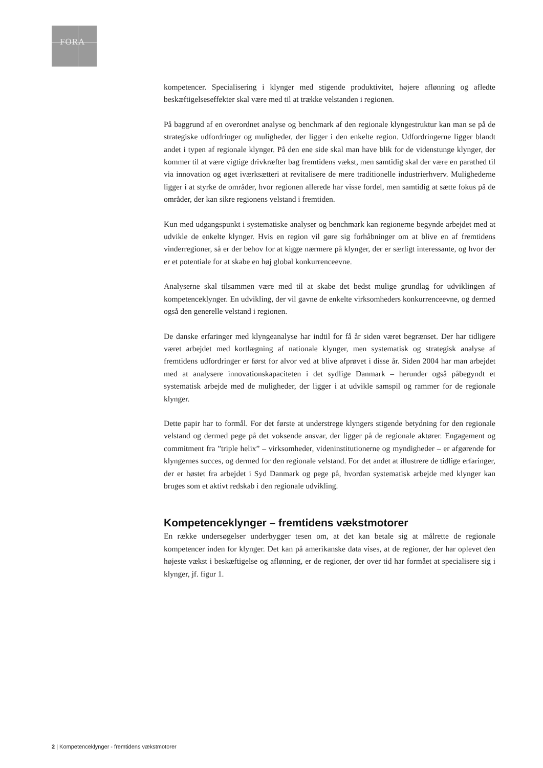FORA
kompetencer. Specialisering i klynger med stigende produktivitet, højere aflønning og afledte beskæftigelseseffekter skal være med til at trække velstanden i regionen.
På baggrund af en overordnet analyse og benchmark af den regionale klyngestruktur kan man se på de strategiske udfordringer og muligheder, der ligger i den enkelte region. Udfordringerne ligger blandt andet i typen af regionale klynger. På den ene side skal man have blik for de videnstunge klynger, der kommer til at være vigtige drivkræfter bag fremtidens vækst, men samtidig skal der være en parathed til via innovation og øget iværksætteri at revitalisere de mere traditionelle industrierhverv. Mulighederne ligger i at styrke de områder, hvor regionen allerede har visse fordel, men samtidig at sætte fokus på de områder, der kan sikre regionens velstand i fremtiden.
Kun med udgangspunkt i systematiske analyser og benchmark kan regionerne begynde arbejdet med at udvikle de enkelte klynger. Hvis en region vil gøre sig forhåbninger om at blive en af fremtidens vinderregioner, så er der behov for at kigge nærmere på klynger, der er særligt interessante, og hvor der er et potentiale for at skabe en høj global konkurrenceevne.
Analyserne skal tilsammen være med til at skabe det bedst mulige grundlag for udviklingen af kompetenceklynger. En udvikling, der vil gavne de enkelte virksomheders konkurrenceevne, og dermed også den generelle velstand i regionen.
De danske erfaringer med klyngeanalyse har indtil for få år siden været begrænset. Der har tidligere været arbejdet med kortlægning af nationale klynger, men systematisk og strategisk analyse af fremtidens udfordringer er først for alvor ved at blive afprøvet i disse år. Siden 2004 har man arbejdet med at analysere innovationskapaciteten i det sydlige Danmark – herunder også påbegyndt et systematisk arbejde med de muligheder, der ligger i at udvikle samspil og rammer for de regionale klynger.
Dette papir har to formål. For det første at understrege klyngers stigende betydning for den regionale velstand og dermed pege på det voksende ansvar, der ligger på de regionale aktører. Engagement og commitment fra ”triple helix” – virksomheder, videninstitutionerne og myndigheder – er afgørende for klyngernes succes, og dermed for den regionale velstand. For det andet at illustrere de tidlige erfaringer, der er høstet fra arbejdet i Syd Danmark og pege på, hvordan systematisk arbejde med klynger kan bruges som et aktivt redskab i den regionale udvikling.
Kompetenceklynger – fremtidens vækstmotorer
En række undersøgelser underbygger tesen om, at det kan betale sig at målrette de regionale kompetencer inden for klynger. Det kan på amerikanske data vises, at de regioner, der har oplevet den højeste vækst i beskæftigelse og aflønning, er de regioner, der over tid har formået at specialisere sig i klynger, jf. figur 1.
2 | Kompetenceklynger - fremtidens vækstmotorer